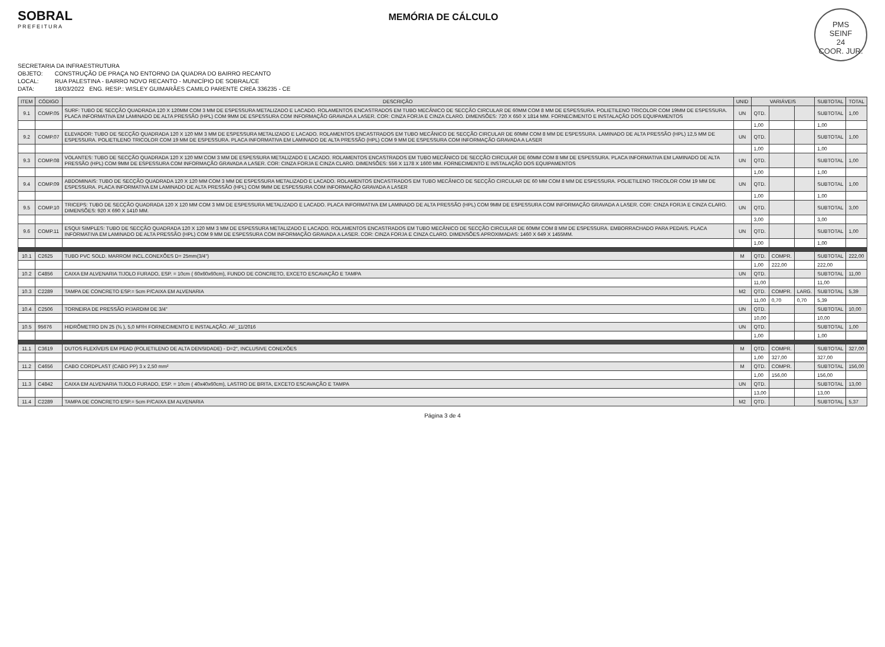SOBRAL
PREFEITURA
MEMÓRIA DE CÁLCULO
PMS
SEINF
24
COOR. JUR.
SECRETARIA DA INFRAESTRUTURA
OBJETO: CONSTRUÇÃO DE PRAÇA NO ENTORNO DA QUADRA DO BAIRRO RECANTO
LOCAL: RUA PALESTINA - BAIRRO NOVO RECANTO - MUNICÍPIO DE SOBRAL/CE
DATA: 18/03/2022 ENG. RESP.: WISLEY GUIMARÃES CAMILO PARENTE CREA 336235 - CE
| ITEM | CÓDIGO | DESCRIÇÃO | UNID | VARIÁVEIS | | | SUBTOTAL | TOTAL |
| --- | --- | --- | --- | --- | --- | --- | --- | --- |
| 9.1 | COMP.05 | SURF: TUBO DE SECÇÃO QUADRADA 120 X 120MM COM 3 MM DE ESPESSURA METALIZADO E LACADO. ROLAMENTOS ENCASTRADOS EM TUBO MECÂNICO DE SECÇÃO CIRCULAR DE 60MM COM 8 MM DE ESPESSURA. POLIETILENO TRICOLOR COM 19MM DE ESPESSURA. PLACA INFORMATIVA EM LAMINADO DE ALTA PRESSÃO (HPL) COM 9MM DE ESPESSURA COM INFORMAÇÃO GRAVADA A LASER. COR: CINZA FORJA E CINZA CLARO. DIMENSÕES: 720 X 650 X 1814 MM. FORNECIMENTO E INSTALAÇÃO DOS EQUIPAMENTOS | UN | QTD. | | | SUBTOTAL | 1,00 |
| | | | | 1,00 | | | 1,00 | |
| 9.2 | COMP.07 | ELEVADOR: TUBO DE SECÇÃO QUADRADA 120 X 120 MM 3 MM DE ESPESSURA METALIZADO E LACADO. ROLAMENTOS ENCASTRADOS EM TUBO MECÂNICO DE SECÇÃO CIRCULAR DE 60MM COM 8 MM DE ESPESSURA. LAMINADO DE ALTA PRESSÃO (HPL) 12,5 MM DE ESPESSURA. POLIETILENO TRICOLOR COM 19 MM DE ESPESSURA. PLACA INFORMATIVA EM LAMINADO DE ALTA PRESSÃO (HPL) COM 9 MM DE ESPESSURA COM INFORMAÇÃO GRAVADA A LASER | UN | QTD. | | | SUBTOTAL | 1,00 |
| | | | | 1,00 | | | 1,00 | |
| 9.3 | COMP.08 | VOLANTES: TUBO DE SECÇÃO QUADRADA 120 X 120 MM COM 3 MM DE ESPESSURA METALIZADO E LACADO. ROLAMENTOS ENCASTRADOS EM TUBO MECÂNICO DE SECÇÃO CIRCULAR DE 60MM COM 8 MM DE ESPESSURA. PLACA INFORMATIVA EM LAMINADO DE ALTA PRESSÃO (HPL) COM 9MM DE ESPESSURA COM INFORMAÇÃO GRAVADA A LASER. COR: CINZA FORJA E CINZA CLARO. DIMENSÕES: 556 X 1178 X 1600 MM. FORNECIMENTO E INSTALAÇÃO DOS EQUIPAMENTOS | UN | QTD. | | | SUBTOTAL | 1,00 |
| | | | | 1,00 | | | 1,00 | |
| 9.4 | COMP.09 | ABDOMINAIS: TUBO DE SECÇÃO QUADRADA 120 X 120 MM COM 3 MM DE ESPESSURA METALIZADO E LACADO. ROLAMENTOS ENCASTRADOS EM TUBO MECÂNICO DE SECÇÃO CIRCULAR DE 60 MM COM 8 MM DE ESPESSURA. POLIETILENO TRICOLOR COM 19 MM DE ESPESSURA. PLACA INFORMATIVA EM LAMINADO DE ALTA PRESSÃO (HPL) COM 9MM DE ESPESSURA COM INFORMAÇÃO GRAVADA A LASER | UN | QTD. | | | SUBTOTAL | 1,00 |
| | | | | 1,00 | | | 1,00 | |
| 9.5 | COMP.10 | TRICEPS: TUBO DE SECÇÃO QUADRADA 120 X 120 MM COM 3 MM DE ESPESSURA METALIZADO E LACADO. PLACA INFORMATIVA EM LAMINADO DE ALTA PRESSÃO (HPL) COM 9MM DE ESPESSURA COM INFORMAÇÃO GRAVADA A LASER. COR: CINZA FORJA E CINZA CLARO. DIMENSÕES: 920 X 690 X 1410 MM. | UN | QTD. | | | SUBTOTAL | 3,00 |
| | | | | 3,00 | | | 3,00 | |
| 9.6 | COMP.11 | ESQUI SIMPLES: TUBO DE SECÇÃO QUADRADA 120 X 120 MM 3 MM DE ESPESSURA METALIZADO E LACADO. ROLAMENTOS ENCASTRADOS EM TUBO MECÂNICO DE SECÇÃO CIRCULAR DE 60MM COM 8 MM DE ESPESSURA. EMBORRACHADO PARA PEDAIS. PLACA INFORMATIVA EM LAMINADO DE ALTA PRESSÃO (HPL) COM 9 MM DE ESPESSURA COM INFORMAÇÃO GRAVADA A LASER. COR: CINZA FORJA E CINZA CLARO. DIMENSÕES APROXIMADAS: 1460 X 649 X 1455MM. | UN | QTD. | | | SUBTOTAL | 1,00 |
| | | | | 1,00 | | | 1,00 | |
| 10.1 | C2625 | TUBO PVC SOLD. MARROM INCL.CONEXÕES D= 25mm(3/4") | M | QTD. | COMPR. | | SUBTOTAL | 222,00 |
| | | | | 1,00 | 222,00 | | 222,00 | |
| 10.2 | C4856 | CAIXA EM ALVENARIA TIJOLO FURADO, ESP. = 10cm ( 60x60x60cm), FUNDO DE CONCRETO, EXCETO ESCAVAÇÃO E TAMPA | UN | QTD. | | | SUBTOTAL | 11,00 |
| | | | | 11,00 | | | 11,00 | |
| 10.3 | C2289 | TAMPA DE CONCRETO ESP.= 5cm P/CAIXA EM ALVENARIA | M2 | QTD. | COMPR. | LARG. | SUBTOTAL | 5,39 |
| | | | | 11,00 | 0,70 | 0,70 | 5,39 | |
| 10.4 | C2506 | TORNEIRA DE PRESSÃO P/JARDIM DE 3/4" | UN | QTD. | | | SUBTOTAL | 10,00 |
| | | | | 10,00 | | | 10,00 | |
| 10.5 | 95676 | HIDRÔMETRO DN 25 (¾ ), 5,0 M³/H FORNECIMENTO E INSTALAÇÃO. AF_11/2016 | UN | QTD. | | | SUBTOTAL | 1,00 |
| | | | | 1,00 | | | 1,00 | |
| 11.1 | C3619 | DUTOS FLEXÍVEIS EM PEAD (POLIETILENO DE ALTA DENSIDADE) - D=2", INCLUSIVE CONEXÕES | M | QTD. | COMPR. | | SUBTOTAL | 327,00 |
| | | | | 1,00 | 327,00 | | 327,00 | |
| 11.2 | C4656 | CABO CORDPLAST (CABO PP) 3 x 2,50 mm² | M | QTD. | COMPR. | | SUBTOTAL | 156,00 |
| | | | | 1,00 | 156,00 | | 156,00 | |
| 11.3 | C4842 | CAIXA EM ALVENARIA TIJOLO FURADO, ESP. = 10cm ( 40x40x60cm), LASTRO DE BRITA, EXCETO ESCAVAÇÃO E TAMPA | UN | QTD. | | | SUBTOTAL | 13,00 |
| | | | | 13,00 | | | 13,00 | |
| 11.4 | C2289 | TAMPA DE CONCRETO ESP.= 5cm P/CAIXA EM ALVENARIA | M2 | QTD. | | | SUBTOTAL | 5,37 |
Página 3 de 4